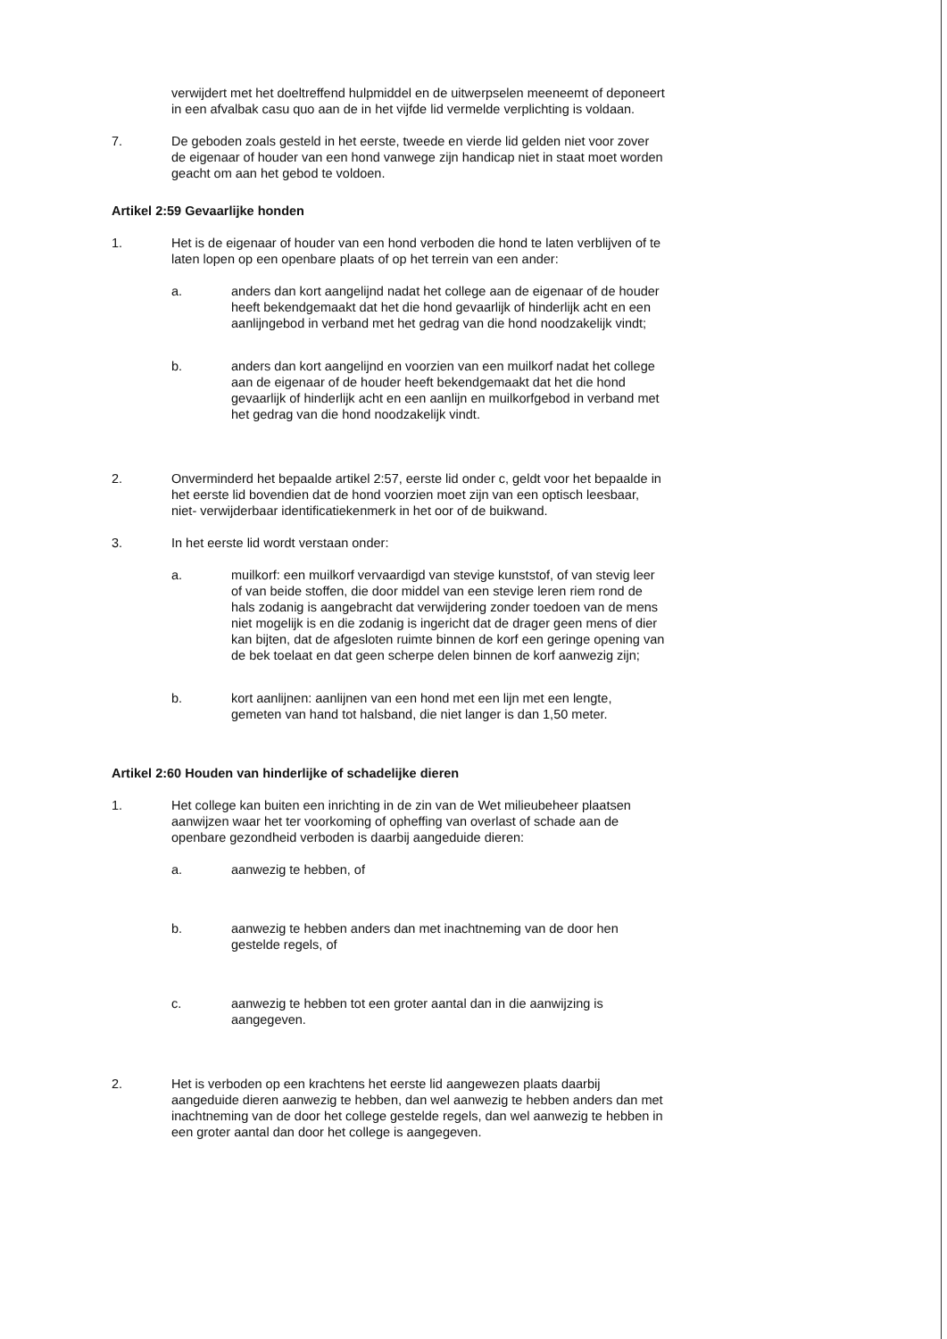verwijdert met het doeltreffend hulpmiddel en de uitwerpselen meeneemt of deponeert in een afvalbak casu quo aan de in het vijfde lid vermelde verplichting is voldaan.
7. De geboden zoals gesteld in het eerste, tweede en vierde lid gelden niet voor zover de eigenaar of houder van een hond vanwege zijn handicap niet in staat moet worden geacht om aan het gebod te voldoen.
Artikel 2:59 Gevaarlijke honden
1. Het is de eigenaar of houder van een hond verboden die hond te laten verblijven of te laten lopen op een openbare plaats of op het terrein van een ander:
a. anders dan kort aangelijnd nadat het college aan de eigenaar of de houder heeft bekendgemaakt dat het die hond gevaarlijk of hinderlijk acht en een aanlijngebod in verband met het gedrag van die hond noodzakelijk vindt;
b. anders dan kort aangelijnd en voorzien van een muilkorf nadat het college aan de eigenaar of de houder heeft bekendgemaakt dat het die hond gevaarlijk of hinderlijk acht en een aanlijn en muilkorfgebod in verband met het gedrag van die hond noodzakelijk vindt.
2. Onverminderd het bepaalde artikel 2:57, eerste lid onder c, geldt voor het bepaalde in het eerste lid bovendien dat de hond voorzien moet zijn van een optisch leesbaar, niet- verwijderbaar identificatiekenmerk in het oor of de buikwand.
3. In het eerste lid wordt verstaan onder:
a. muilkorf: een muilkorf vervaardigd van stevige kunststof, of van stevig leer of van beide stoffen, die door middel van een stevige leren riem rond de hals zodanig is aangebracht dat verwijdering zonder toedoen van de mens niet mogelijk is en die zodanig is ingericht dat de drager geen mens of dier kan bijten, dat de afgesloten ruimte binnen de korf een geringe opening van de bek toelaat en dat geen scherpe delen binnen de korf aanwezig zijn;
b. kort aanlijnen: aanlijnen van een hond met een lijn met een lengte, gemeten van hand tot halsband, die niet langer is dan 1,50 meter.
Artikel 2:60 Houden van hinderlijke of schadelijke dieren
1. Het college kan buiten een inrichting in de zin van de Wet milieubeheer plaatsen aanwijzen waar het ter voorkoming of opheffing van overlast of schade aan de openbare gezondheid verboden is daarbij aangeduide dieren:
a. aanwezig te hebben, of
b. aanwezig te hebben anders dan met inachtneming van de door hen gestelde regels, of
c. aanwezig te hebben tot een groter aantal dan in die aanwijzing is aangegeven.
2. Het is verboden op een krachtens het eerste lid aangewezen plaats daarbij aangeduide dieren aanwezig te hebben, dan wel aanwezig te hebben anders dan met inachtneming van de door het college gestelde regels, dan wel aanwezig te hebben in een groter aantal dan door het college is aangegeven.